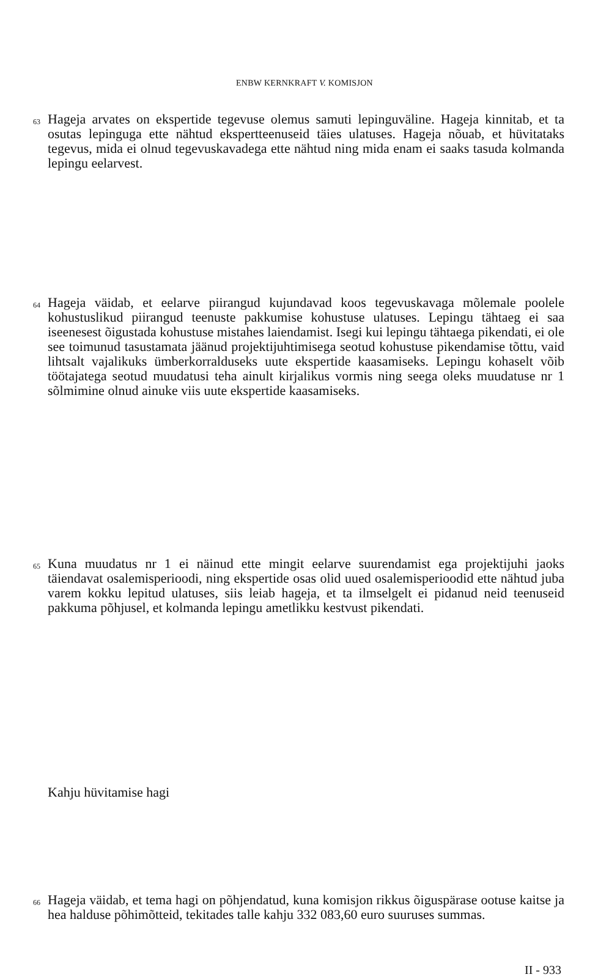ENBW KERNKRAFT V. KOMISJON
63 Hageja arvates on ekspertide tegevuse olemus samuti lepinguväline. Hageja kinnitab, et ta osutas lepinguga ette nähtud ekspertteenuseid täies ulatuses. Hageja nõuab, et hüvitataks tegevus, mida ei olnud tegevuskavadega ette nähtud ning mida enam ei saaks tasuda kolmanda lepingu eelarvest.
64 Hageja väidab, et eelarve piirangud kujundavad koos tegevuskavaga mõlemale poolele kohustuslikud piirangud teenuste pakkumise kohustuse ulatuses. Lepingu tähtaeg ei saa iseenesest õigustada kohustuse mistahes laiendamist. Isegi kui lepingu tähtaega pikendati, ei ole see toimunud tasustamata jäänud projektijuhtimisega seotud kohustuse pikendamise tõttu, vaid lihtsalt vajalikuks ümberkorralduseks uute ekspertide kaasamiseks. Lepingu kohaselt võib töötajatega seotud muudatusi teha ainult kirjalikus vormis ning seega oleks muudatuse nr 1 sõlmimine olnud ainuke viis uute ekspertide kaasamiseks.
65 Kuna muudatus nr 1 ei näinud ette mingit eelarve suurendamist ega projektijuhi jaoks täiendavat osalemisperioodi, ning ekspertide osas olid uued osalemisperioodid ette nähtud juba varem kokku lepitud ulatuses, siis leiab hageja, et ta ilmselgelt ei pidanud neid teenuseid pakkuma põhjusel, et kolmanda lepingu ametlikku kestvust pikendati.
Kahju hüvitamise hagi
66 Hageja väidab, et tema hagi on põhjendatud, kuna komisjon rikkus õiguspärase ootuse kaitse ja hea halduse põhimõtteid, tekitades talle kahju 332 083,60 euro suuruses summas.
II - 933